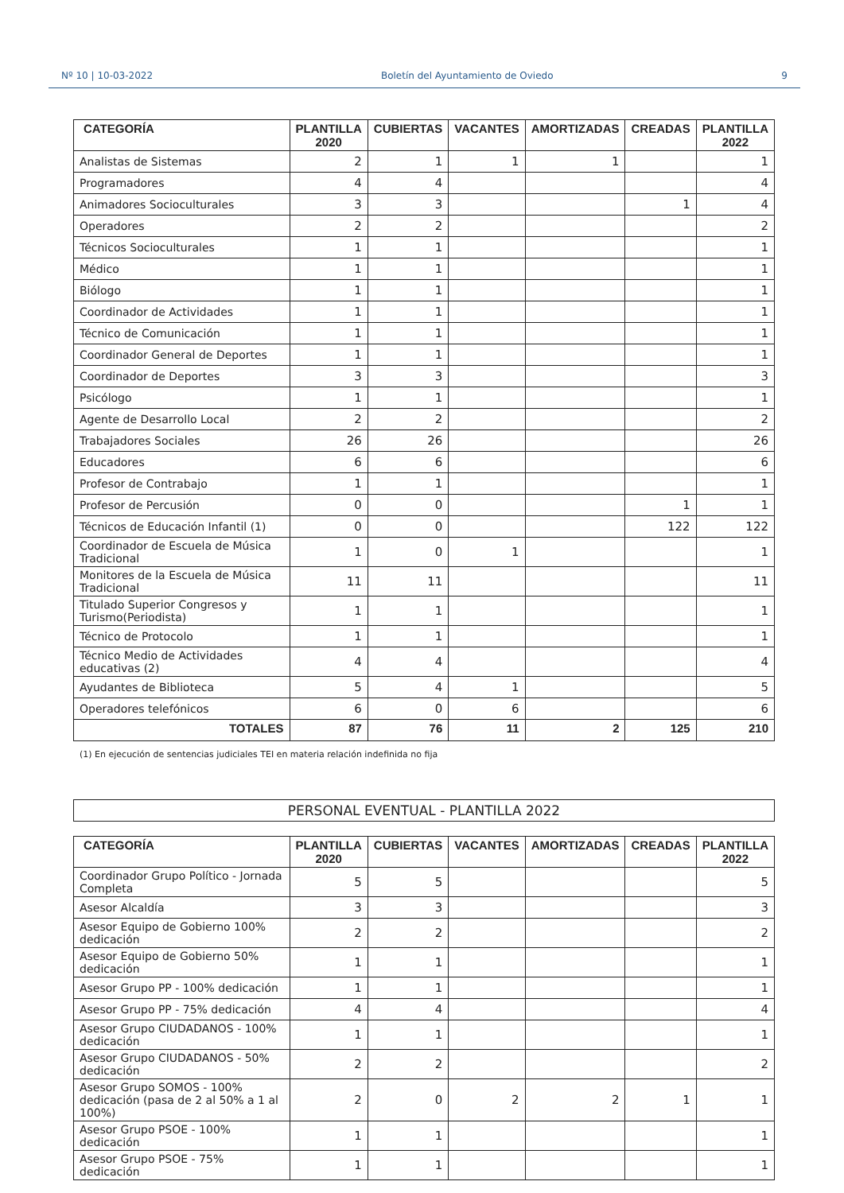Nº 10 | 10-03-2022 Boletín del Ayuntamiento de Oviedo 9
| CATEGORÍA | PLANTILLA 2020 | CUBIERTAS | VACANTES | AMORTIZADAS | CREADAS | PLANTILLA 2022 |
| --- | --- | --- | --- | --- | --- | --- |
| Analistas de Sistemas | 2 | 1 | 1 | 1 | | 1 |
| Programadores | 4 | 4 | | | | 4 |
| Animadores Socioculturales | 3 | 3 | | | 1 | 4 |
| Operadores | 2 | 2 | | | | 2 |
| Técnicos Socioculturales | 1 | 1 | | | | 1 |
| Médico | 1 | 1 | | | | 1 |
| Biólogo | 1 | 1 | | | | 1 |
| Coordinador de Actividades | 1 | 1 | | | | 1 |
| Técnico de Comunicación | 1 | 1 | | | | 1 |
| Coordinador General de Deportes | 1 | 1 | | | | 1 |
| Coordinador de Deportes | 3 | 3 | | | | 3 |
| Psicólogo | 1 | 1 | | | | 1 |
| Agente de Desarrollo Local | 2 | 2 | | | | 2 |
| Trabajadores Sociales | 26 | 26 | | | | 26 |
| Educadores | 6 | 6 | | | | 6 |
| Profesor de Contrabajo | 1 | 1 | | | | 1 |
| Profesor de Percusión | 0 | 0 | | | 1 | 1 |
| Técnicos de Educación Infantil (1) | 0 | 0 | | | 122 | 122 |
| Coordinador de Escuela de Música Tradicional | 1 | 0 | 1 | | | 1 |
| Monitores de la Escuela de Música Tradicional | 11 | 11 | | | | 11 |
| Titulado Superior Congresos y Turismo(Periodista) | 1 | 1 | | | | 1 |
| Técnico de Protocolo | 1 | 1 | | | | 1 |
| Técnico Medio de Actividades educativas (2) | 4 | 4 | | | | 4 |
| Ayudantes de Biblioteca | 5 | 4 | 1 | | | 5 |
| Operadores telefónicos | 6 | 0 | 6 | | | 6 |
| TOTALES | 87 | 76 | 11 | 2 | 125 | 210 |
(1) En ejecución de sentencias judiciales TEI en materia relación indefinida no fija
PERSONAL EVENTUAL - PLANTILLA 2022
| CATEGORÍA | PLANTILLA 2020 | CUBIERTAS | VACANTES | AMORTIZADAS | CREADAS | PLANTILLA 2022 |
| --- | --- | --- | --- | --- | --- | --- |
| Coordinador Grupo Político - Jornada Completa | 5 | 5 | | | | 5 |
| Asesor Alcaldía | 3 | 3 | | | | 3 |
| Asesor Equipo de Gobierno 100% dedicación | 2 | 2 | | | | 2 |
| Asesor Equipo de Gobierno 50% dedicación | 1 | 1 | | | | 1 |
| Asesor Grupo PP - 100% dedicación | 1 | 1 | | | | 1 |
| Asesor Grupo PP - 75% dedicación | 4 | 4 | | | | 4 |
| Asesor Grupo CIUDADANOS - 100% dedicación | 1 | 1 | | | | 1 |
| Asesor Grupo CIUDADANOS - 50% dedicación | 2 | 2 | | | | 2 |
| Asesor Grupo SOMOS - 100% dedicación (pasa de 2 al 50% a 1 al 100%) | 2 | 0 | 2 | 2 | 1 | 1 |
| Asesor Grupo PSOE - 100% dedicación | 1 | 1 | | | | 1 |
| Asesor Grupo PSOE - 75% dedicación | 1 | 1 | | | | 1 |